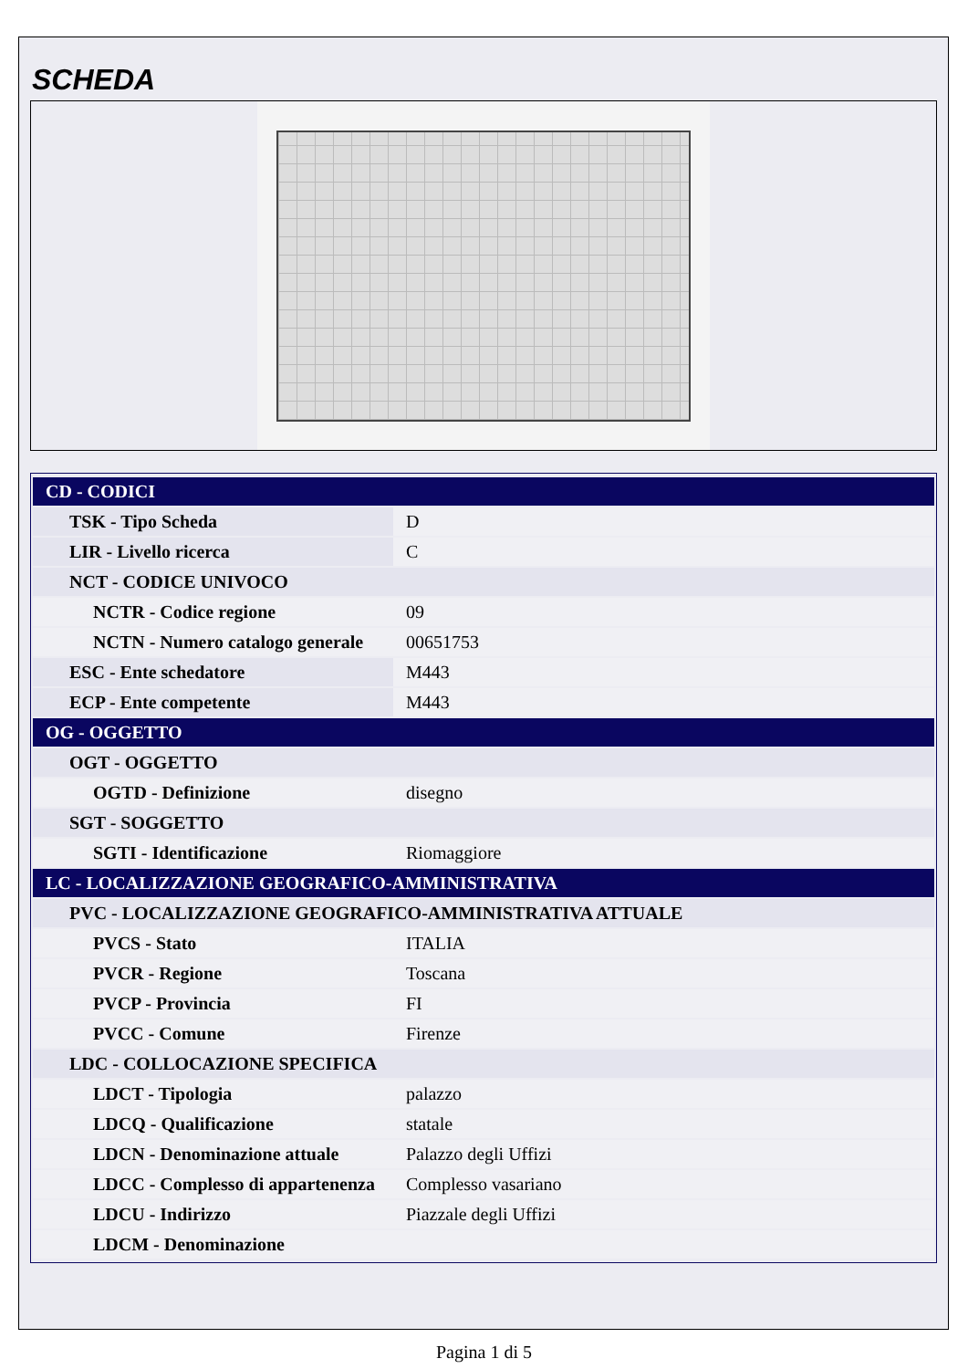SCHEDA
| CD - CODICI | |
| TSK - Tipo Scheda | D |
| LIR - Livello ricerca | C |
| NCT - CODICE UNIVOCO | |
| NCTR - Codice regione | 09 |
| NCTN - Numero catalogo generale | 00651753 |
| ESC - Ente schedatore | M443 |
| ECP - Ente competente | M443 |
| OG - OGGETTO | |
| OGT - OGGETTO | |
| OGTD - Definizione | disegno |
| SGT - SOGGETTO | |
| SGTI - Identificazione | Riomaggiore |
| LC - LOCALIZZAZIONE GEOGRAFICO-AMMINISTRATIVA | |
| PVC - LOCALIZZAZIONE GEOGRAFICO-AMMINISTRATIVA ATTUALE | |
| PVCS - Stato | ITALIA |
| PVCR - Regione | Toscana |
| PVCP - Provincia | FI |
| PVCC - Comune | Firenze |
| LDC - COLLOCAZIONE SPECIFICA | |
| LDCT - Tipologia | palazzo |
| LDCQ - Qualificazione | statale |
| LDCN - Denominazione attuale | Palazzo degli Uffizi |
| LDCC - Complesso di appartenenza | Complesso vasariano |
| LDCU - Indirizzo | Piazzale degli Uffizi |
| LDCM - Denominazione | |
Pagina 1 di 5